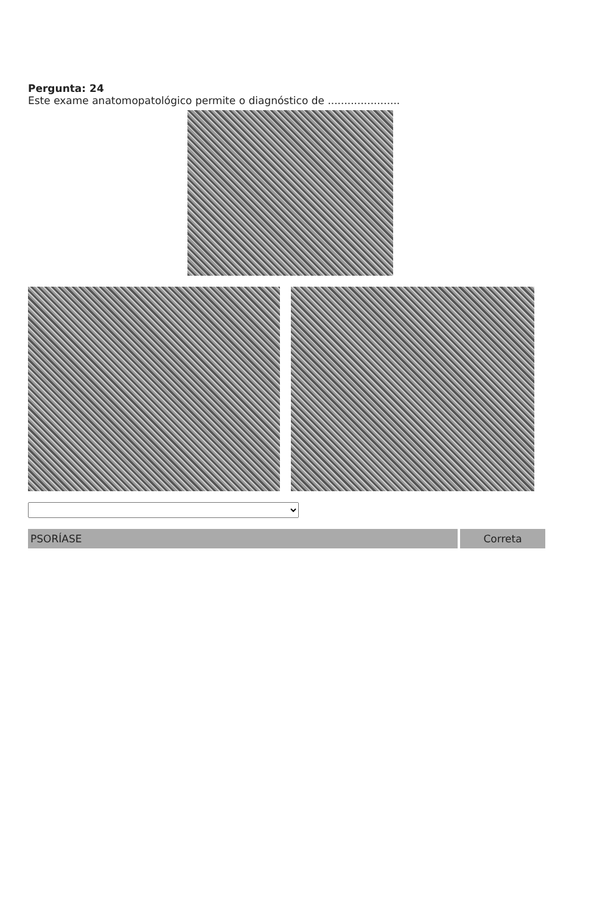Pergunta: 24
Este exame anatomopatológico permite o diagnóstico de ......................
PSORÍASE Correta